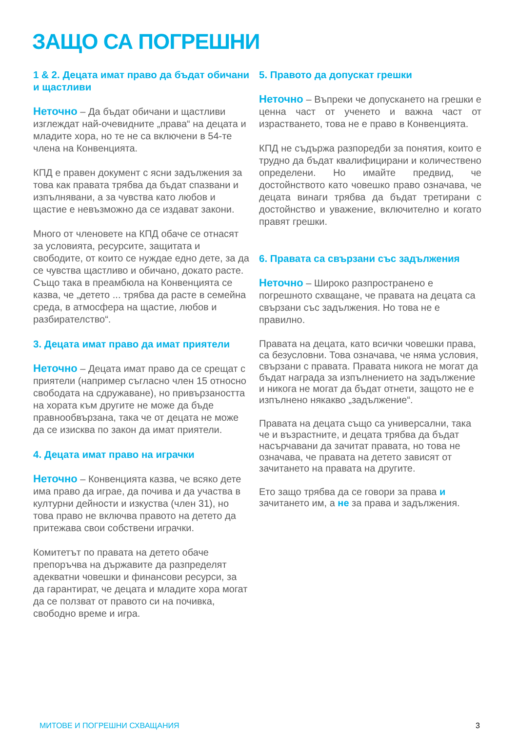ЗАЩО СА ПОГРЕШНИ
1 & 2. Децата имат право да бъдат обичани и щастливи
Неточно – Да бъдат обичани и щастливи изглеждат най-очевидните „права“ на децата и младите хора, но те не са включени в 54-те члена на Конвенцията.
КПД е правен документ с ясни задължения за това как правата трябва да бъдат спазвани и изпълнявани, а за чувства като любов и щастие е невъзможно да се издават закони.
Много от членовете на КПД обаче се отнасят за условията, ресурсите, защитата и свободите, от които се нуждае едно дете, за да се чувства щастливо и обичано, докато расте. Също така в преамбюла на Конвенцията се казва, че „детето ... трябва да расте в семейна среда, в атмосфера на щастие, любов и разбирателство“.
3. Децата имат право да имат приятели
Неточно – Децата имат право да се срещат с приятели (например съгласно член 15 относно свободата на сдружаване), но привързаността на хората към другите не може да бъде правнообвързана, така че от децата не може да се изисква по закон да имат приятели.
4. Децата имат право на играчки
Неточно – Конвенцията казва, че всяко дете има право да играе, да почива и да участва в културни дейности и изкуства (член 31), но това право не включва правото на детето да притежава свои собствени играчки.
Комитетът по правата на детето обаче препоръчва на държавите да разпределят адекватни човешки и финансови ресурси, за да гарантират, че децата и младите хора могат да се ползват от правото си на почивка, свободно време и игра.
5. Правото да допускат грешки
Неточно – Въпреки че допускането на грешки е ценна част от ученето и важна част от израстването, това не е право в Конвенцията.
КПД не съдържа разпоредби за понятия, които е трудно да бъдат квалифицирани и количествено определени. Но имайте предвид, че достойнството като човешко право означава, че децата винаги трябва да бъдат третирани с достойнство и уважение, включително и когато правят грешки.
6. Правата са свързани със задължения
Неточно – Широко разпространено е погрешното схващане, че правата на децата са свързани със задължения. Но това не е правилно.
Правата на децата, като всички човешки права, са безусловни. Това означава, че няма условия, свързани с правата. Правата никога не могат да бъдат награда за изпълнението на задължение и никога не могат да бъдат отнети, защото не е изпълнено някакво „задължение“.
Правата на децата също са универсални, така че и възрастните, и децата трябва да бъдат насърчавани да зачитат правата, но това не означава, че правата на детето зависят от зачитането на правата на другите.
Ето защо трябва да се говори за права и зачитането им, а не за права и задължения.
МИТОВЕ И ПОГРЕШНИ СХВАЩАНИЯ 3